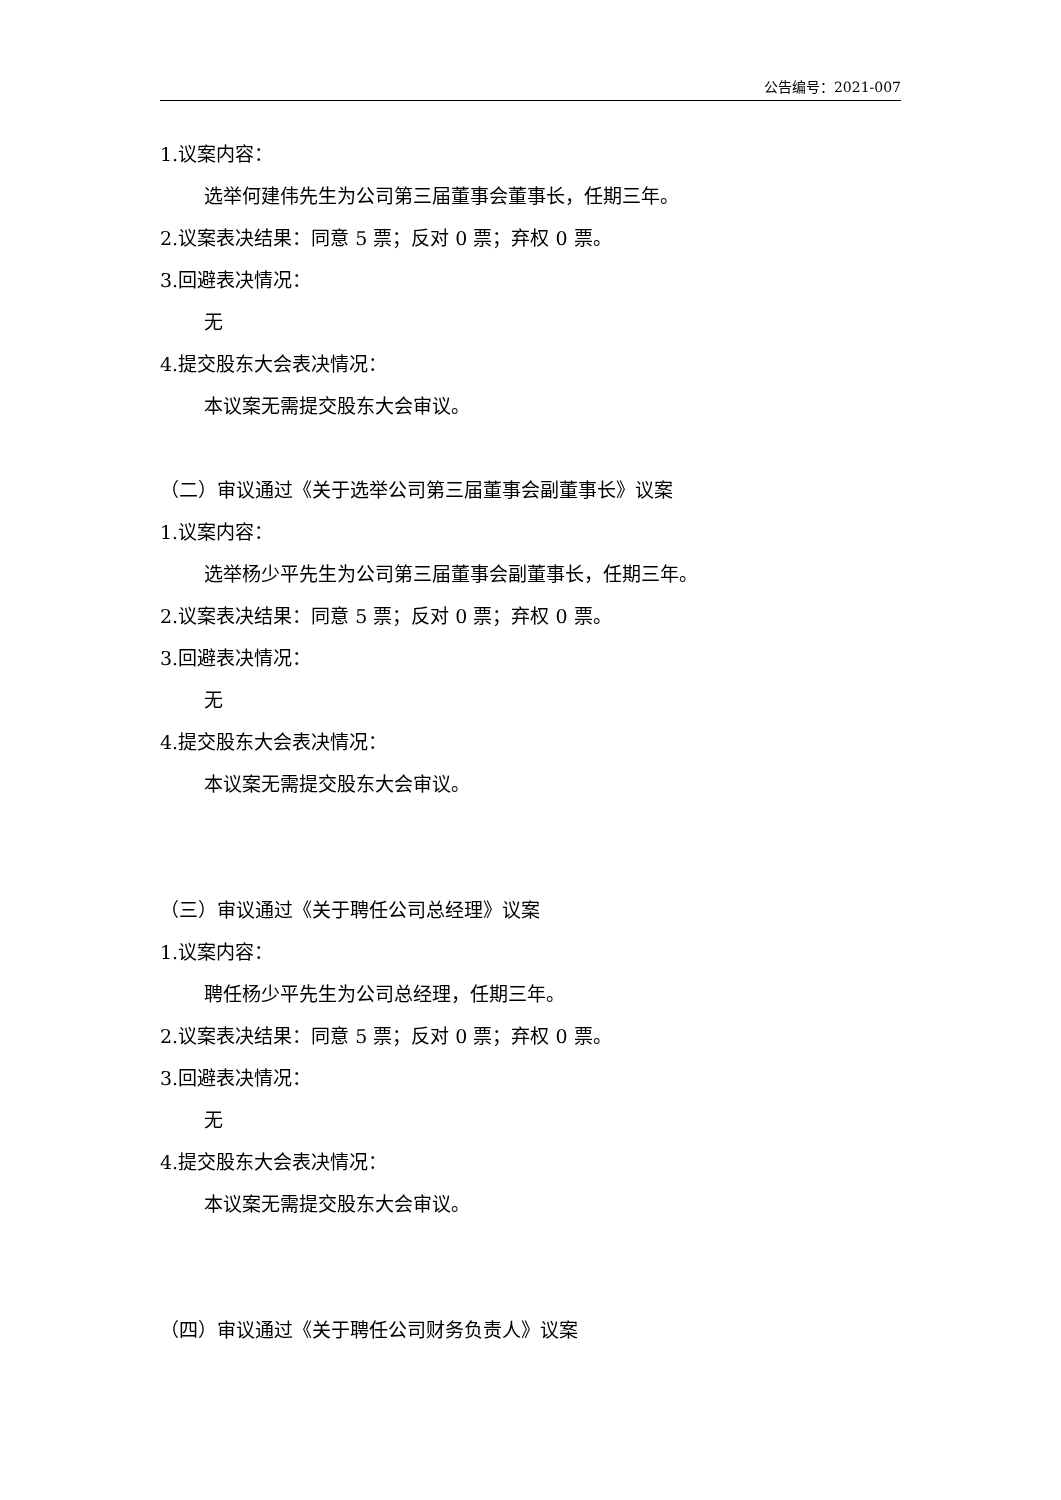公告编号：2021-007
1.议案内容：
选举何建伟先生为公司第三届董事会董事长，任期三年。
2.议案表决结果：同意 5 票；反对 0 票；弃权 0 票。
3.回避表决情况：
无
4.提交股东大会表决情况：
本议案无需提交股东大会审议。
（二）审议通过《关于选举公司第三届董事会副董事长》议案
1.议案内容：
选举杨少平先生为公司第三届董事会副董事长，任期三年。
2.议案表决结果：同意 5 票；反对 0 票；弃权 0 票。
3.回避表决情况：
无
4.提交股东大会表决情况：
本议案无需提交股东大会审议。
（三）审议通过《关于聘任公司总经理》议案
1.议案内容：
聘任杨少平先生为公司总经理，任期三年。
2.议案表决结果：同意 5 票；反对 0 票；弃权 0 票。
3.回避表决情况：
无
4.提交股东大会表决情况：
本议案无需提交股东大会审议。
（四）审议通过《关于聘任公司财务负责人》议案